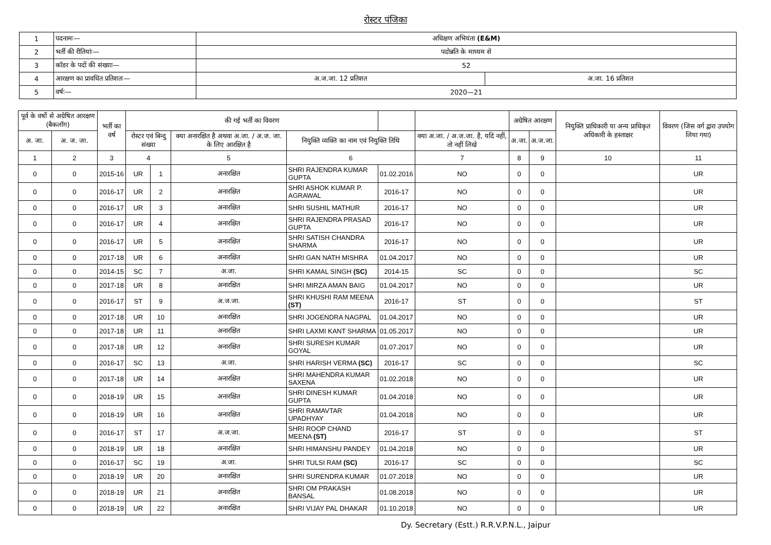रोस्टर पंजिका
| 1 | पदनामः— | अधिक्षण अभियंता (E&M) | |
| 2 | भर्ती की रीतियांः— | पदोन्नति के माध्यम से | |
| 3 | कॉडर के पदों की संख्याः— | 52 | |
| 4 | आरक्षण का प्रावधित प्रतिशतः— | अ.ज.जा. 12 प्रतिशत | अ.जा. 16 प्रतिशत |
| 5 | वर्षः— | 2020—21 | |
| पूर्व के वर्षो से अग्रेषित आरक्षण (बैकलॉग) | | भर्ती का वर्ष | की गई भर्ती का विवरण | | | | | | अग्रेषित आरक्षण | | नियुक्ति प्राधिकारी या अन्य प्राधिकृत अधिकारी के हस्ताक्षर | विवरण (जिस वर्ग द्वारा उपयोग लिया गया) |
| --- | --- | --- | --- | --- | --- | --- | --- | --- | --- | --- | --- | --- |
| अ. जा. | अ. ज. जा. | | रोस्टर एवं बिन्दु संख्या | | क्या अनारक्षित है अथवा अ.जा. / अ.ज. जा. के लिए आरक्षित है | नियुक्ति व्यक्ति का नाम एवं नियुक्ति तिथि | | क्या अ.जा. / अ.ज.जा. है, यदि नहीं, तो नहीं लिखे | अ.जा. | अ.ज.जा. | | |
| 1 | 2 | 3 | 4 | | 5 | 6 | | 7 | 8 | 9 | 10 | 11 |
| 0 | 0 | 2015-16 | UR | 1 | अनारक्षित | SHRI RAJENDRA KUMAR GUPTA | 01.02.2016 | NO | 0 | 0 | | UR |
| 0 | 0 | 2016-17 | UR | 2 | अनारक्षित | SHRI ASHOK KUMAR P. AGRAWAL | 2016-17 | NO | 0 | 0 | | UR |
| 0 | 0 | 2016-17 | UR | 3 | अनारक्षित | SHRI SUSHIL MATHUR | 2016-17 | NO | 0 | 0 | | UR |
| 0 | 0 | 2016-17 | UR | 4 | अनारक्षित | SHRI RAJENDRA PRASAD GUPTA | 2016-17 | NO | 0 | 0 | | UR |
| 0 | 0 | 2016-17 | UR | 5 | अनारक्षित | SHRI SATISH CHANDRA SHARMA | 2016-17 | NO | 0 | 0 | | UR |
| 0 | 0 | 2017-18 | UR | 6 | अनारक्षित | SHRI GAN NATH MISHRA | 01.04.2017 | NO | 0 | 0 | | UR |
| 0 | 0 | 2014-15 | SC | 7 | अ.जा. | SHRI KAMAL SINGH (SC) | 2014-15 | SC | 0 | 0 | | SC |
| 0 | 0 | 2017-18 | UR | 8 | अनारक्षित | SHRI MIRZA AMAN BAIG | 01.04.2017 | NO | 0 | 0 | | UR |
| 0 | 0 | 2016-17 | ST | 9 | अ.ज.जा. | SHRI KHUSHI RAM MEENA (ST) | 2016-17 | ST | 0 | 0 | | ST |
| 0 | 0 | 2017-18 | UR | 10 | अनारक्षित | SHRI JOGENDRA NAGPAL | 01.04.2017 | NO | 0 | 0 | | UR |
| 0 | 0 | 2017-18 | UR | 11 | अनारक्षित | SHRI LAXMI KANT SHARMA | 01.05.2017 | NO | 0 | 0 | | UR |
| 0 | 0 | 2017-18 | UR | 12 | अनारक्षित | SHRI SURESH KUMAR GOYAL | 01.07.2017 | NO | 0 | 0 | | UR |
| 0 | 0 | 2016-17 | SC | 13 | अ.जा. | SHRI HARISH VERMA (SC) | 2016-17 | SC | 0 | 0 | | SC |
| 0 | 0 | 2017-18 | UR | 14 | अनारक्षित | SHRI MAHENDRA KUMAR SAXENA | 01.02.2018 | NO | 0 | 0 | | UR |
| 0 | 0 | 2018-19 | UR | 15 | अनारक्षित | SHRI DINESH KUMAR GUPTA | 01.04.2018 | NO | 0 | 0 | | UR |
| 0 | 0 | 2018-19 | UR | 16 | अनारक्षित | SHRI RAMAVTAR UPADHYAY | 01.04.2018 | NO | 0 | 0 | | UR |
| 0 | 0 | 2016-17 | ST | 17 | अ.ज.जा. | SHRI ROOP CHAND MEENA (ST) | 2016-17 | ST | 0 | 0 | | ST |
| 0 | 0 | 2018-19 | UR | 18 | अनारक्षित | SHRI HIMANSHU PANDEY | 01.04.2018 | NO | 0 | 0 | | UR |
| 0 | 0 | 2016-17 | SC | 19 | अ.जा. | SHRI TULSI RAM (SC) | 2016-17 | SC | 0 | 0 | | SC |
| 0 | 0 | 2018-19 | UR | 20 | अनारक्षित | SHRI SURENDRA KUMAR | 01.07.2018 | NO | 0 | 0 | | UR |
| 0 | 0 | 2018-19 | UR | 21 | अनारक्षित | SHRI OM PRAKASH BANSAL | 01.08.2018 | NO | 0 | 0 | | UR |
| 0 | 0 | 2018-19 | UR | 22 | अनारक्षित | SHRI VIJAY PAL DHAKAR | 01.10.2018 | NO | 0 | 0 | | UR |
Dy. Secretary (Estt.) R.R.V.P.N.L., Jaipur